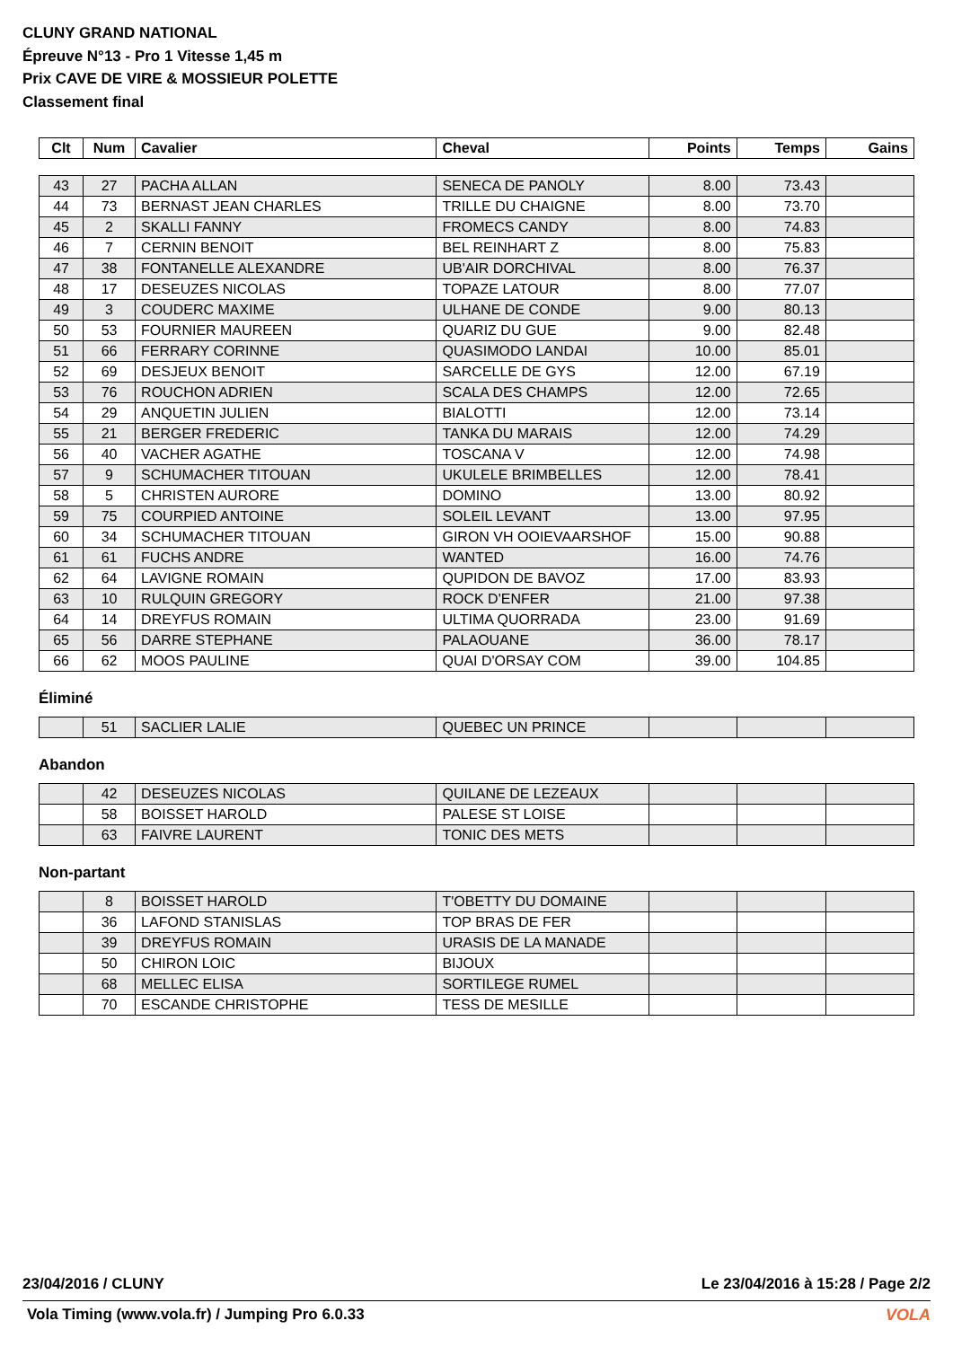CLUNY GRAND NATIONAL
Épreuve N°13 - Pro 1 Vitesse 1,45 m
Prix CAVE DE VIRE & MOSSIEUR POLETTE
Classement final
| Clt | Num | Cavalier | Cheval | Points | Temps | Gains |
| --- | --- | --- | --- | --- | --- | --- |
| 43 | 27 | PACHA ALLAN | SENECA DE PANOLY | 8.00 | 73.43 | |
| 44 | 73 | BERNAST JEAN CHARLES | TRILLE DU CHAIGNE | 8.00 | 73.70 | |
| 45 | 2 | SKALLI FANNY | FROMECS CANDY | 8.00 | 74.83 | |
| 46 | 7 | CERNIN BENOIT | BEL REINHART Z | 8.00 | 75.83 | |
| 47 | 38 | FONTANELLE ALEXANDRE | UB'AIR DORCHIVAL | 8.00 | 76.37 | |
| 48 | 17 | DESEUZES NICOLAS | TOPAZE LATOUR | 8.00 | 77.07 | |
| 49 | 3 | COUDERC MAXIME | ULHANE DE CONDE | 9.00 | 80.13 | |
| 50 | 53 | FOURNIER MAUREEN | QUARIZ DU GUE | 9.00 | 82.48 | |
| 51 | 66 | FERRARY CORINNE | QUASIMODO LANDAI | 10.00 | 85.01 | |
| 52 | 69 | DESJEUX BENOIT | SARCELLE DE GYS | 12.00 | 67.19 | |
| 53 | 76 | ROUCHON ADRIEN | SCALA DES CHAMPS | 12.00 | 72.65 | |
| 54 | 29 | ANQUETIN JULIEN | BIALOTTI | 12.00 | 73.14 | |
| 55 | 21 | BERGER FREDERIC | TANKA DU MARAIS | 12.00 | 74.29 | |
| 56 | 40 | VACHER AGATHE | TOSCANA V | 12.00 | 74.98 | |
| 57 | 9 | SCHUMACHER TITOUAN | UKULELE BRIMBELLES | 12.00 | 78.41 | |
| 58 | 5 | CHRISTEN AURORE | DOMINO | 13.00 | 80.92 | |
| 59 | 75 | COURPIED ANTOINE | SOLEIL LEVANT | 13.00 | 97.95 | |
| 60 | 34 | SCHUMACHER TITOUAN | GIRON VH OOIEVAARSHOF | 15.00 | 90.88 | |
| 61 | 61 | FUCHS ANDRE | WANTED | 16.00 | 74.76 | |
| 62 | 64 | LAVIGNE ROMAIN | QUPIDON DE BAVOZ | 17.00 | 83.93 | |
| 63 | 10 | RULQUIN GREGORY | ROCK D'ENFER | 21.00 | 97.38 | |
| 64 | 14 | DREYFUS ROMAIN | ULTIMA QUORRADA | 23.00 | 91.69 | |
| 65 | 56 | DARRE STEPHANE | PALAOUANE | 36.00 | 78.17 | |
| 66 | 62 | MOOS PAULINE | QUAI D'ORSAY COM | 39.00 | 104.85 | |
Éliminé
| | 51 | SACLIER LALIE | QUEBEC UN PRINCE | | | |
Abandon
| | 42 | DESEUZES NICOLAS | QUILANE DE LEZEAUX | | | |
| | 58 | BOISSET HAROLD | PALESE ST LOISE | | | |
| | 63 | FAIVRE LAURENT | TONIC DES METS | | | |
Non-partant
| | 8 | BOISSET HAROLD | T'OBETTY DU DOMAINE | | | |
| | 36 | LAFOND STANISLAS | TOP BRAS DE FER | | | |
| | 39 | DREYFUS ROMAIN | URASIS DE LA MANADE | | | |
| | 50 | CHIRON LOIC | BIJOUX | | | |
| | 68 | MELLEC ELISA | SORTILEGE RUMEL | | | |
| | 70 | ESCANDE CHRISTOPHE | TESS DE MESILLE | | | |
23/04/2016 / CLUNY Le 23/04/2016 à 15:28 / Page 2/2
Vola Timing (www.vola.fr) / Jumping Pro 6.0.33
VOLA